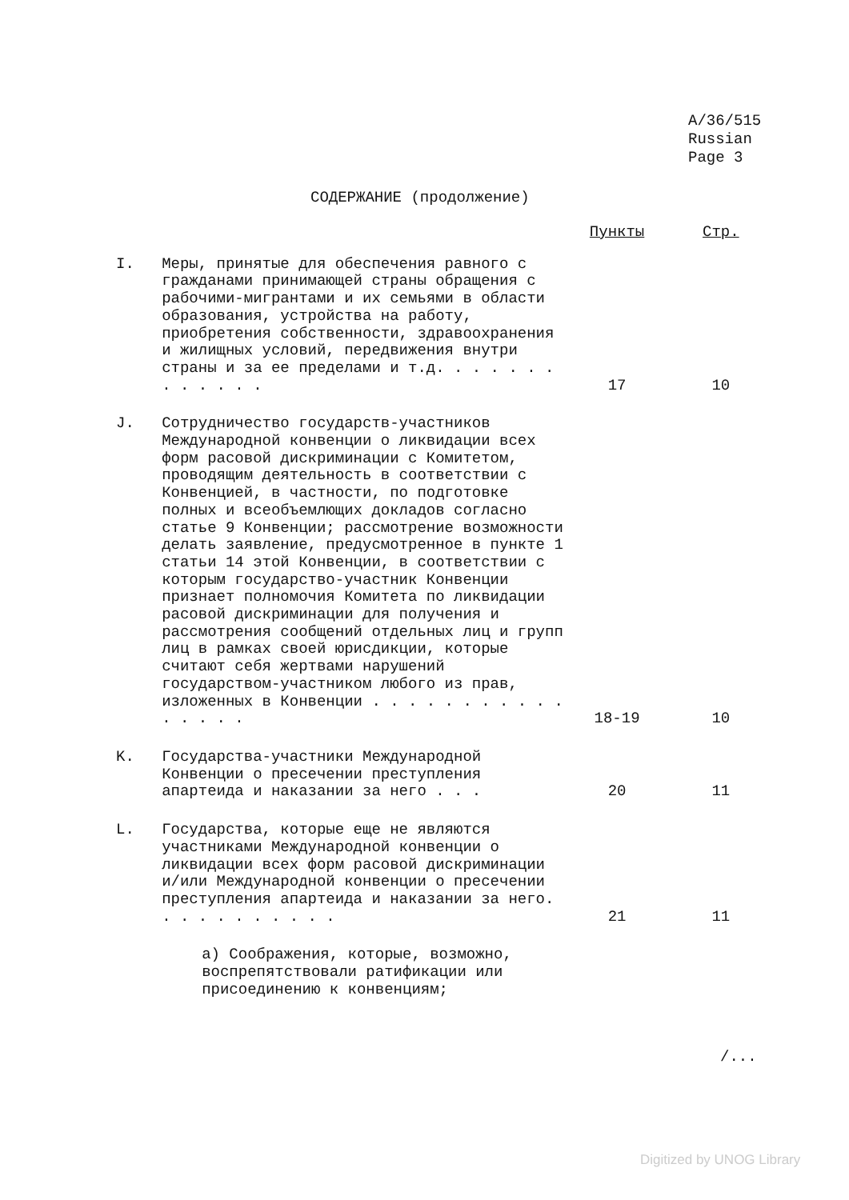A/36/515
Russian
Page 3
СОДЕРЖАНИЕ (продолжение)
| | | Пункты | Стр. |
| --- | --- | --- | --- |
| I. | Меры, принятые для обеспечения равного с гражданами принимающей страны обращения с рабочими-мигрантами и их семьями в области образования, устройства на работу, приобретения собственности, здравоохранения и жилищных условий, передвижения внутри страны и за ее пределами и т.д. . . . . . . . . . . . . | 17 | 10 |
| J. | Сотрудничество государств-участников Международной конвенции о ликвидации всех форм расовой дискриминации с Комитетом, проводящим деятельность в соответствии с Конвенцией, в частности, по подготовке полных и всеобъемлющих докладов согласно статье 9 Конвенции; рассмотрение возможности делать заявление, предусмотренное в пункте 1 статьи 14 этой Конвенции, в соответствии с которым государство-участник Конвенции признает полномочия Комитета по ликвидации расовой дискриминации для получения и рассмотрения сообщений отдельных лиц и групп лиц в рамках своей юрисдикции, которые считают себя жертвами нарушений государством-участником любого из прав, изложенных в Конвенции . . . . . . . . . . . . . . . . | 18-19 | 10 |
| K. | Государства-участники Международной Конвенции о пресечении преступления апартеида и наказании за него . . . | 20 | 11 |
| L. | Государства, которые еще не являются участниками Международной конвенции о ликвидации всех форм расовой дискриминации и/или Международной конвенции о пресечении преступления апартеида и наказании за него. . . . . . . . . . . | 21 | 11 |
| | a) Соображения, которые, возможно, воспрепятствовали ратификации или присоединению к конвенциям; | | |
/...
Digitized by UNOG Library